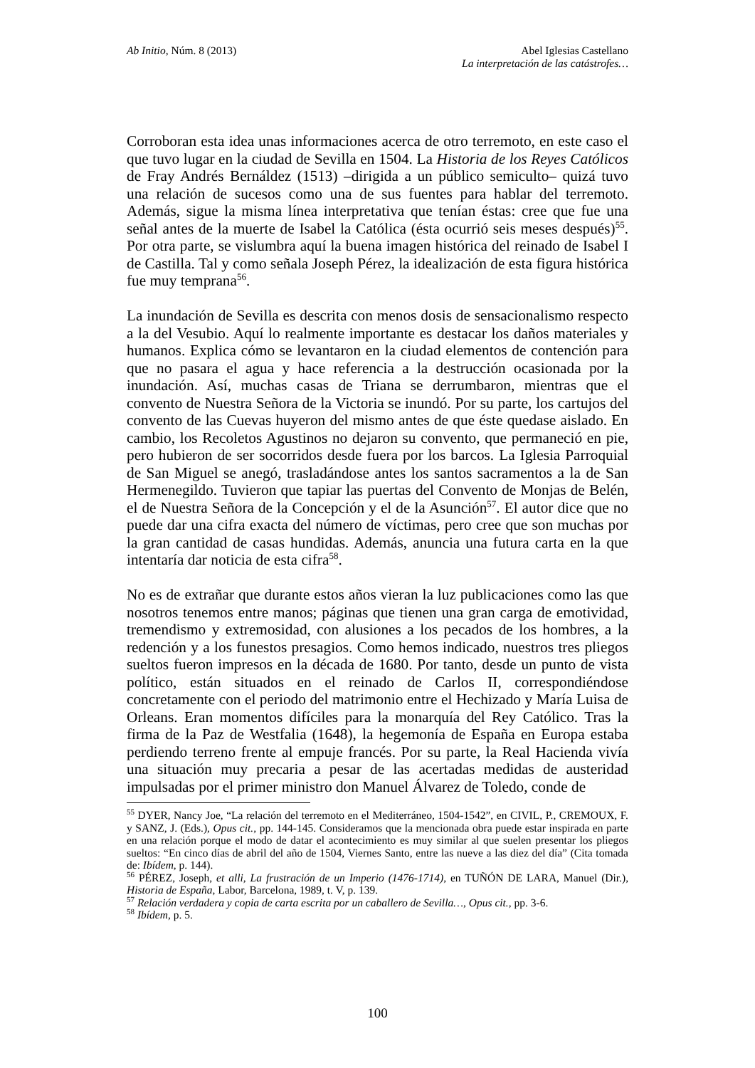Ab Initio, Núm. 8 (2013) Abel Iglesias Castellano
La interpretación de las catástrofes…
Corroboran esta idea unas informaciones acerca de otro terremoto, en este caso el que tuvo lugar en la ciudad de Sevilla en 1504. La Historia de los Reyes Católicos de Fray Andrés Bernáldez (1513) –dirigida a un público semiculto– quizá tuvo una relación de sucesos como una de sus fuentes para hablar del terremoto. Además, sigue la misma línea interpretativa que tenían éstas: cree que fue una señal antes de la muerte de Isabel la Católica (ésta ocurrió seis meses después)<sup>55</sup>. Por otra parte, se vislumbra aquí la buena imagen histórica del reinado de Isabel I de Castilla. Tal y como señala Joseph Pérez, la idealización de esta figura histórica fue muy temprana<sup>56</sup>.
La inundación de Sevilla es descrita con menos dosis de sensacionalismo respecto a la del Vesubio. Aquí lo realmente importante es destacar los daños materiales y humanos. Explica cómo se levantaron en la ciudad elementos de contención para que no pasara el agua y hace referencia a la destrucción ocasionada por la inundación. Así, muchas casas de Triana se derrumbaron, mientras que el convento de Nuestra Señora de la Victoria se inundó. Por su parte, los cartujos del convento de las Cuevas huyeron del mismo antes de que éste quedase aislado. En cambio, los Recoletos Agustinos no dejaron su convento, que permaneció en pie, pero hubieron de ser socorridos desde fuera por los barcos. La Iglesia Parroquial de San Miguel se anegó, trasladándose antes los santos sacramentos a la de San Hermenegildo. Tuvieron que tapiar las puertas del Convento de Monjas de Belén, el de Nuestra Señora de la Concepción y el de la Asunción<sup>57</sup>. El autor dice que no puede dar una cifra exacta del número de víctimas, pero cree que son muchas por la gran cantidad de casas hundidas. Además, anuncia una futura carta en la que intentaría dar noticia de esta cifra<sup>58</sup>.
No es de extrañar que durante estos años vieran la luz publicaciones como las que nosotros tenemos entre manos; páginas que tienen una gran carga de emotividad, tremendismo y extremosidad, con alusiones a los pecados de los hombres, a la redención y a los funestos presagios. Como hemos indicado, nuestros tres pliegos sueltos fueron impresos en la década de 1680. Por tanto, desde un punto de vista político, están situados en el reinado de Carlos II, correspondiéndose concretamente con el periodo del matrimonio entre el Hechizado y María Luisa de Orleans. Eran momentos difíciles para la monarquía del Rey Católico. Tras la firma de la Paz de Westfalia (1648), la hegemonía de España en Europa estaba perdiendo terreno frente al empuje francés. Por su parte, la Real Hacienda vivía una situación muy precaria a pesar de las acertadas medidas de austeridad impulsadas por el primer ministro don Manuel Álvarez de Toledo, conde de
<sup>55</sup> DYER, Nancy Joe, “La relación del terremoto en el Mediterráneo, 1504-1542”, en CIVIL, P., CREMOUX, F. y SANZ, J. (Eds.), Opus cit., pp. 144-145. Consideramos que la mencionada obra puede estar inspirada en parte en una relación porque el modo de datar el acontecimiento es muy similar al que suelen presentar los pliegos sueltos: “En cinco días de abril del año de 1504, Viernes Santo, entre las nueve a las diez del día” (Cita tomada de: Ibídem, p. 144).
<sup>56</sup> PÉREZ, Joseph, et alli, La frustración de un Imperio (1476-1714), en TUÑÓN DE LARA, Manuel (Dir.), Historia de España, Labor, Barcelona, 1989, t. V, p. 139.
<sup>57</sup> Relación verdadera y copia de carta escrita por un caballero de Sevilla…, Opus cit., pp. 3-6.
<sup>58</sup> Ibídem, p. 5.
100